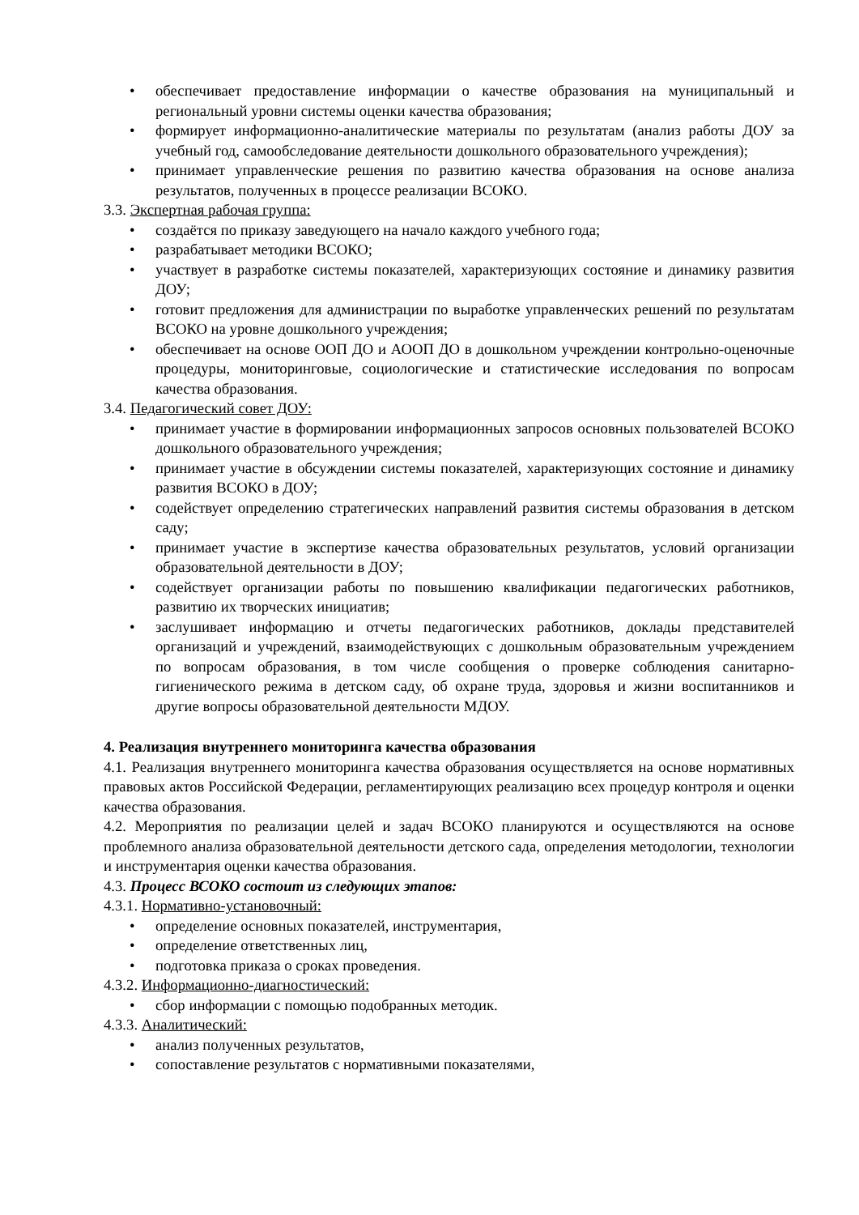• обеспечивает предоставление информации о качестве образования на муниципальный и региональный уровни системы оценки качества образования;
• формирует информационно-аналитические материалы по результатам (анализ работы ДОУ за учебный год, самообследование деятельности дошкольного образовательного учреждения);
• принимает управленческие решения по развитию качества образования на основе анализа результатов, полученных в процессе реализации ВСОКО.
3.3. Экспертная рабочая группа:
• создаётся по приказу заведующего на начало каждого учебного года;
• разрабатывает методики ВСОКО;
• участвует в разработке системы показателей, характеризующих состояние и динамику развития ДОУ;
• готовит предложения для администрации по выработке управленческих решений по результатам ВСОКО на уровне дошкольного учреждения;
• обеспечивает на основе ООП ДО и АООП ДО в дошкольном учреждении контрольно-оценочные процедуры, мониторинговые, социологические и статистические исследования по вопросам качества образования.
3.4. Педагогический совет ДОУ:
• принимает участие в формировании информационных запросов основных пользователей ВСОКО дошкольного образовательного учреждения;
• принимает участие в обсуждении системы показателей, характеризующих состояние и динамику развития ВСОКО в ДОУ;
• содействует определению стратегических направлений развития системы образования в детском саду;
• принимает участие в экспертизе качества образовательных результатов, условий организации образовательной деятельности в ДОУ;
• содействует организации работы по повышению квалификации педагогических работников, развитию их творческих инициатив;
• заслушивает информацию и отчеты педагогических работников, доклады представителей организаций и учреждений, взаимодействующих с дошкольным образовательным учреждением по вопросам образования, в том числе сообщения о проверке соблюдения санитарно-гигиенического режима в детском саду, об охране труда, здоровья и жизни воспитанников и другие вопросы образовательной деятельности МДОУ.
4. Реализация внутреннего мониторинга качества образования
4.1. Реализация внутреннего мониторинга качества образования осуществляется на основе нормативных правовых актов Российской Федерации, регламентирующих реализацию всех процедур контроля и оценки качества образования.
4.2. Мероприятия по реализации целей и задач ВСОКО планируются и осуществляются на основе проблемного анализа образовательной деятельности детского сада, определения методологии, технологии и инструментария оценки качества образования.
4.3. Процесс ВСОКО состоит из следующих этапов:
4.3.1. Нормативно-установочный:
• определение основных показателей, инструментария,
• определение ответственных лиц,
• подготовка приказа о сроках проведения.
4.3.2. Информационно-диагностический:
• сбор информации с помощью подобранных методик.
4.3.3. Аналитический:
• анализ полученных результатов,
• сопоставление результатов с нормативными показателями,